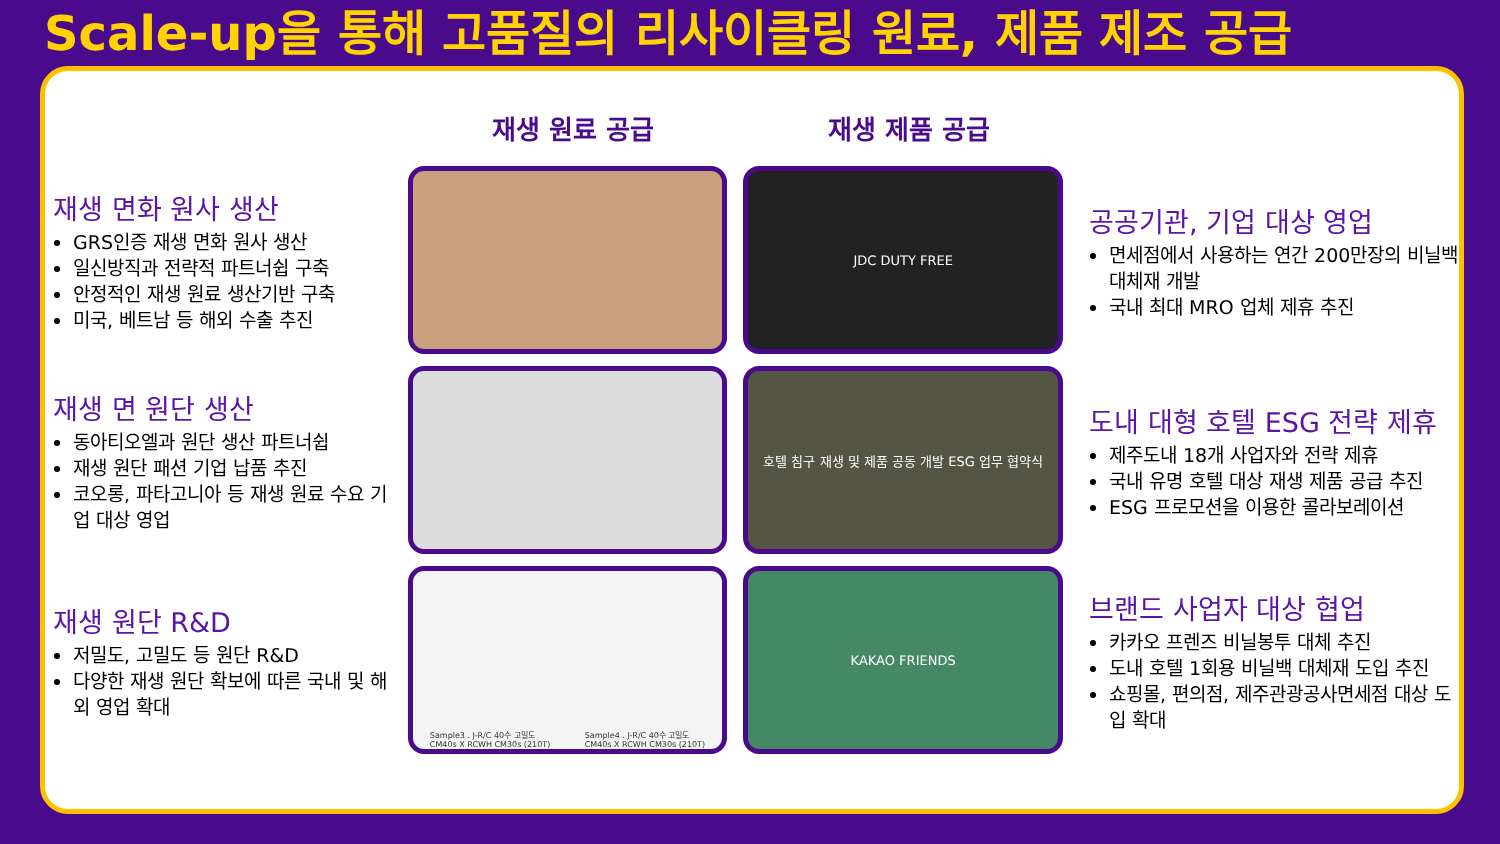Scale-up을 통해 고품질의 리사이클링 원료, 제품 제조 공급
재생 원료 공급 재생 제품 공급
재생 면화 원사 생산
GRS인증 재생 면화 원사 생산
일신방직과 전략적 파트너쉽 구축
안정적인 재생 원료 생산기반 구축
미국, 베트남 등 해외 수출 추진
JDC DUTY FREE
공공기관, 기업 대상 영업
면세점에서 사용하는 연간 200만장의 비닐백 대체재 개발
국내 최대 MRO 업체 제휴 추진
재생 면 원단 생산
동아티오엘과 원단 생산 파트너쉽
재생 원단 패션 기업 납품 추진
코오롱, 파타고니아 등 재생 원료 수요 기업 대상 영업
호텔 침구 재생 및 제품 공동 개발 ESG 업무 협약식
도내 대형 호텔 ESG 전략 제휴
제주도내 18개 사업자와 전략 제휴
국내 유명 호텔 대상 재생 제품 공급 추진
ESG 프로모션을 이용한 콜라보레이션
재생 원단 R&D
저밀도, 고밀도 등 원단 R&D
다양한 재생 원단 확보에 따른 국내 및 해외 영업 확대
Sample3 . J-R/C 40수 고밀도
CM40s X RCWH CM30s (210T) Sample4 . J-R/C 40수 고밀도
CM40s X RCWH CM30s (210T)
KAKAO FRIENDS
브랜드 사업자 대상 협업
카카오 프렌즈 비닐봉투 대체 추진
도내 호텔 1회용 비닐백 대체재 도입 추진
쇼핑몰, 편의점, 제주관광공사면세점 대상 도입 확대